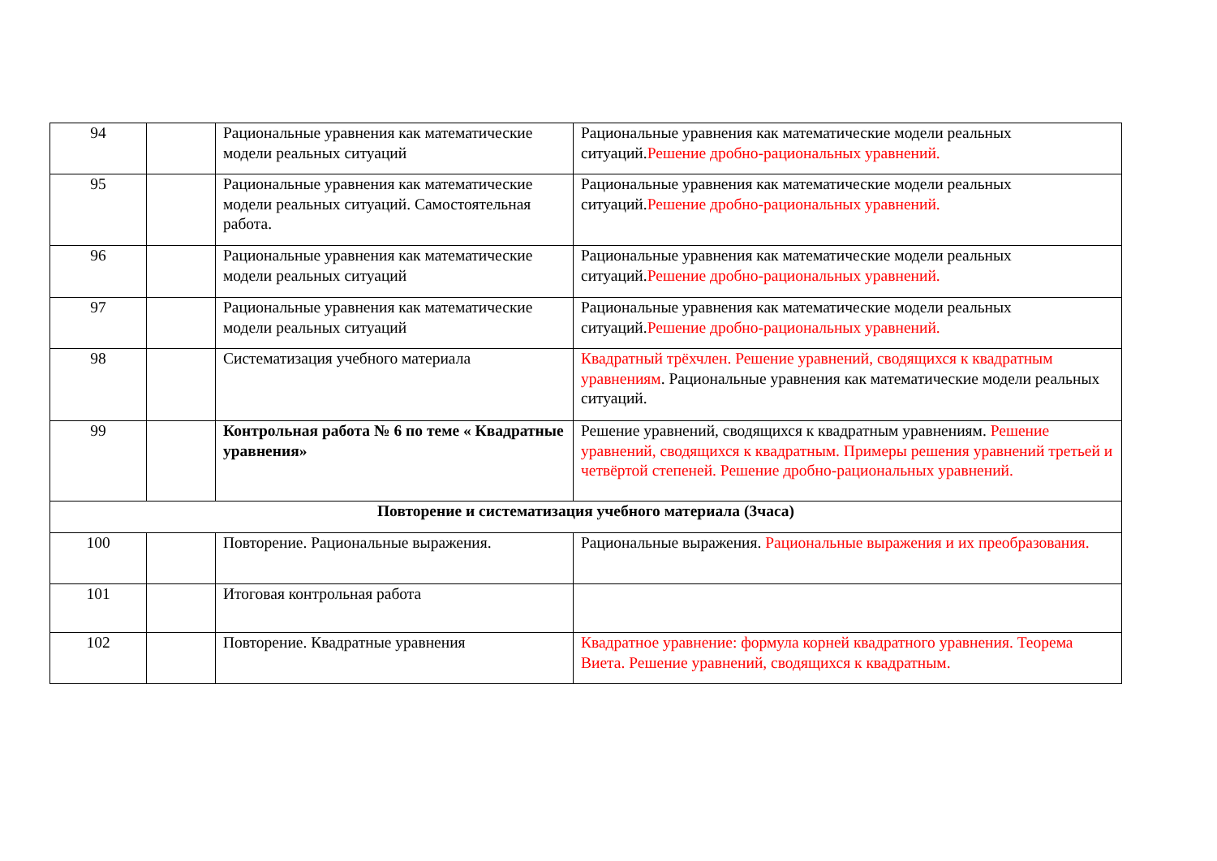| 94 | | Рациональные уравнения как математические модели реальных ситуаций | Рациональные уравнения как математические модели реальных ситуаций. Решение дробно-рациональных уравнений. |
| 95 | | Рациональные уравнения как математические модели реальных ситуаций. Самостоятельная работа. | Рациональные уравнения как математические модели реальных ситуаций. Решение дробно-рациональных уравнений. |
| 96 | | Рациональные уравнения как математические модели реальных ситуаций | Рациональные уравнения как математические модели реальных ситуаций. Решение дробно-рациональных уравнений. |
| 97 | | Рациональные уравнения как математические модели реальных ситуаций | Рациональные уравнения как математические модели реальных ситуаций. Решение дробно-рациональных уравнений. |
| 98 | | Систематизация учебного материала | Квадратный трёхчлен. Решение уравнений, сводящихся к квадратным уравнениям . Рациональные уравнения как математические модели реальных ситуаций. |
| 99 | | Контрольная работа № 6 по теме « Квадратные уравнения» | Решение уравнений, сводящихся к квадратным уравнениям. Решение уравнений, сводящихся к квадратным. Примеры решения уравнений третьей и четвёртой степеней. Решение дробно-рациональных уравнений. |
| Повторение и систематизация учебного материала (3часа) | | | |
| 100 | | Повторение. Рациональные выражения. | Рациональные выражения. Рациональные выражения и их преобразования. |
| 101 | | Итоговая контрольная работа | |
| 102 | | Повторение. Квадратные уравнения | Квадратное уравнение: формула корней квадратного уравнения. Теорема Виета. Решение уравнений, сводящихся к квадратным. |